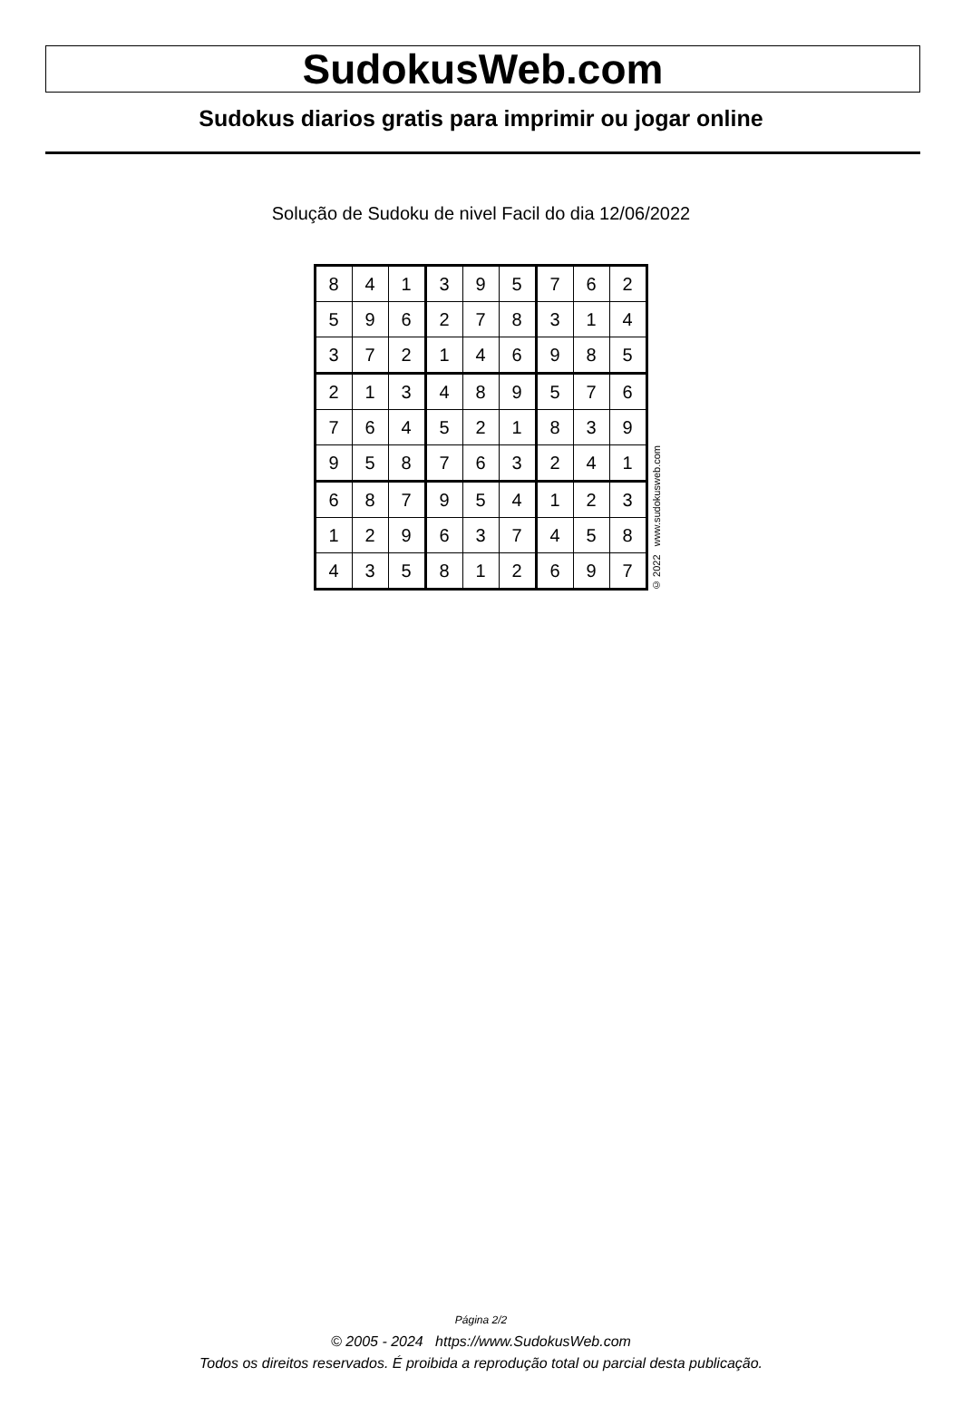SudokusWeb.com
Sudokus diarios gratis para imprimir ou jogar online
Solução de Sudoku de nivel Facil do dia 12/06/2022
| 8 | 4 | 1 | 3 | 9 | 5 | 7 | 6 | 2 |
| 5 | 9 | 6 | 2 | 7 | 8 | 3 | 1 | 4 |
| 3 | 7 | 2 | 1 | 4 | 6 | 9 | 8 | 5 |
| 2 | 1 | 3 | 4 | 8 | 9 | 5 | 7 | 6 |
| 7 | 6 | 4 | 5 | 2 | 1 | 8 | 3 | 9 |
| 9 | 5 | 8 | 7 | 6 | 3 | 2 | 4 | 1 |
| 6 | 8 | 7 | 9 | 5 | 4 | 1 | 2 | 3 |
| 1 | 2 | 9 | 6 | 3 | 7 | 4 | 5 | 8 |
| 4 | 3 | 5 | 8 | 1 | 2 | 6 | 9 | 7 |
© 2022 www.sudokusweb.com
Página 2/2
© 2005 - 2024 https://www.SudokusWeb.com
Todos os direitos reservados. É proibida a reprodução total ou parcial desta publicação.